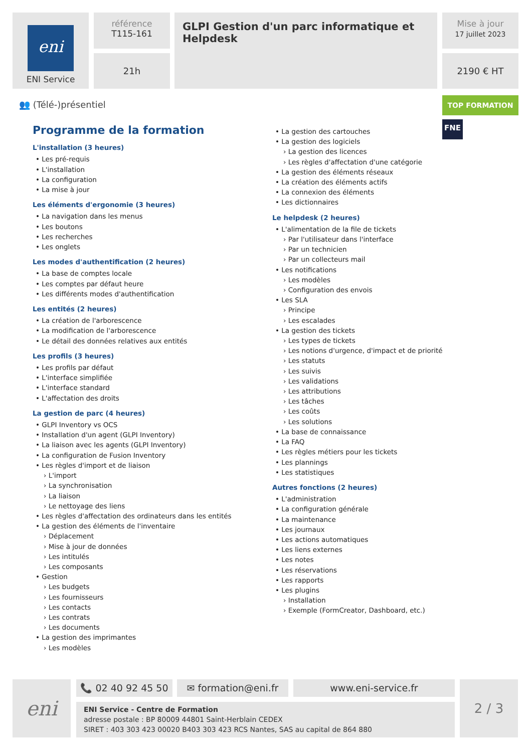eni
ENI Service
référence
T115-161
21h
GLPI Gestion d'un parc informatique et Helpdesk
Mise à jour
17 juillet 2023
2190 € HT
👥 (Télé-)présentiel TOP FORMATION
FNE
Programme de la formation
L'installation (3 heures)
• Les pré-requis
• L'installation
• La configuration
• La mise à jour
Les éléments d'ergonomie (3 heures)
• La navigation dans les menus
• Les boutons
• Les recherches
• Les onglets
Les modes d'authentification (2 heures)
• La base de comptes locale
• Les comptes par défaut heure
• Les différents modes d'authentification
Les entités (2 heures)
• La création de l'arborescence
• La modification de l'arborescence
• Le détail des données relatives aux entités
Les profils (3 heures)
• Les profils par défaut
• L'interface simplifiée
• L'interface standard
• L'affectation des droits
La gestion de parc (4 heures)
• GLPI Inventory vs OCS
• Installation d'un agent (GLPI Inventory)
• La liaison avec les agents (GLPI Inventory)
• La configuration de Fusion Inventory
• Les règles d'import et de liaison
› L'import
› La synchronisation
› La liaison
› Le nettoyage des liens
• Les règles d'affectation des ordinateurs dans les entités
• La gestion des éléments de l'inventaire
› Déplacement
› Mise à jour de données
› Les intitulés
› Les composants
• Gestion
› Les budgets
› Les fournisseurs
› Les contacts
› Les contrats
› Les documents
• La gestion des imprimantes
› Les modèles
• La gestion des cartouches
• La gestion des logiciels
› La gestion des licences
› Les règles d'affectation d'une catégorie
• La gestion des éléments réseaux
• La création des éléments actifs
• La connexion des éléments
• Les dictionnaires
Le helpdesk (2 heures)
• L'alimentation de la file de tickets
› Par l'utilisateur dans l'interface
› Par un technicien
› Par un collecteurs mail
• Les notifications
› Les modèles
› Configuration des envois
• Les SLA
› Principe
› Les escalades
• La gestion des tickets
› Les types de tickets
› Les notions d'urgence, d'impact et de priorité
› Les statuts
› Les suivis
› Les validations
› Les attributions
› Les tâches
› Les coûts
› Les solutions
• La base de connaissance
• La FAQ
• Les règles métiers pour les tickets
• Les plannings
• Les statistiques
Autres fonctions (2 heures)
• L'administration
• La configuration générale
• La maintenance
• Les journaux
• Les actions automatiques
• Les liens externes
• Les notes
• Les réservations
• Les rapports
• Les plugins
› Installation
› Exemple (FormCreator, Dashboard, etc.)
eni 📞 02 40 92 45 50 ✉ formation@eni.fr www.eni-service.fr
ENI Service - Centre de Formation
adresse postale : BP 80009 44801 Saint-Herblain CEDEX
SIRET : 403 303 423 00020 B403 303 423 RCS Nantes, SAS au capital de 864 880
2 / 3